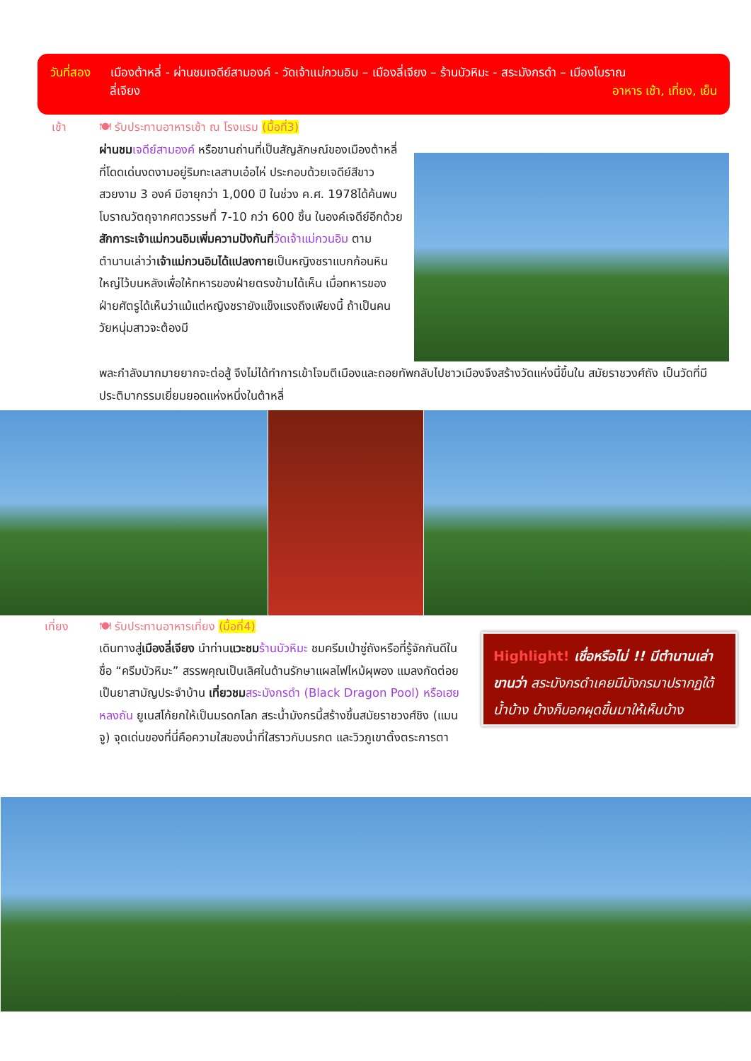วันที่สอง เมืองต้าหลี่ - ผ่านชมเจดีย์สามองค์ - วัดเจ้าแม่กวนอิม – เมืองลี่เจียง – ร้านบัวหิมะ - สระมังกรดำ – เมืองโบราณ
ลี่เจียง อาหาร เช้า, เที่ยง, เย็น
เช้า
🍽 รับประทานอาหารเช้า ณ โรงแรม (มื้อที่3)
ผ่านชม เจดีย์สามองค์ หรือชานถ่านที่เป็นสัญลักษณ์ของเมืองต้าหลี่ที่โดดเด่นงดงามอยู่ริมทะเลสาบเอ๋อไห่ ประกอบด้วยเจดีย์สีขาวสวยงาม 3 องค์ มีอายุกว่า 1,000 ปี ในช่วง ค.ศ. 1978ได้ค้นพบโบราณวัตถุจากศตวรรษที่ 7-10 กว่า 600 ชิ้น ในองค์เจดีย์อีกด้วย สักการะเจ้าแม่กวนอิมเพิ่มความปังกันที่วัดเจ้าแม่กวนอิม ตามตำนานเล่าว่าเจ้าแม่กวนอิมได้แปลงกายเป็นหญิงชราแบกก้อนหินใหญ่ไว้บนหลังเพื่อให้ทหารของฝ่ายตรงข้ามได้เห็น เมื่อทหารของฝ่ายศัตรูได้เห็นว่าแม้แต่หญิงชรายังแข็งแรงถึงเพียงนี้ ถ้าเป็นคนวัยหนุ่มสาวจะต้องมี
พละกำลังมากมายยากจะต่อสู้ จึงไม่ได้ทำการเข้าโจมตีเมืองและถอยทัพกลับไปชาวเมืองจึงสร้างวัดแห่งนี้ขึ้นใน สมัยราชวงศ์ถัง เป็นวัดที่มีประติมากรรมเยี่ยมยอดแห่งหนึ่งในต้าหลี่
เที่ยง
🍽 รับประทานอาหารเที่ยง (มื้อที่4)
เดินทางสู่เมืองลี่เจียง นำท่านแวะชม ร้านบัวหิมะ ชมครีมเป่าซู่ถังหรือที่รู้จักกันดีในชื่อ “ครีมบัวหิมะ” สรรพคุณเป็นเลิศในด้านรักษาแผลไฟไหม้ผุพอง แมลงกัดต่อยเป็นยาสามัญประจำบ้าน เที่ยวชม สระมังกรดำ (Black Dragon Pool) หรือเฮยหลงถัน ยูเนสโก้ยกให้เป็นมรดกโลก สระน้ำมังกรนี้สร้างขึ้นสมัยราชวงศ์ชิง (แมนจู) จุดเด่นของที่นี่คือความใสของน้ำที่ใสราวกับมรกต และวิวภูเขาตั้งตระการตา
Highlight! เชื่อหรือไม่ !! มีตำนานเล่าขานว่า สระมังกรดำเคยมีมังกรมาปรากฏใต้น้ำบ้าง บ้างก็บอกผุดขึ้นมาให้เห็นบ้าง